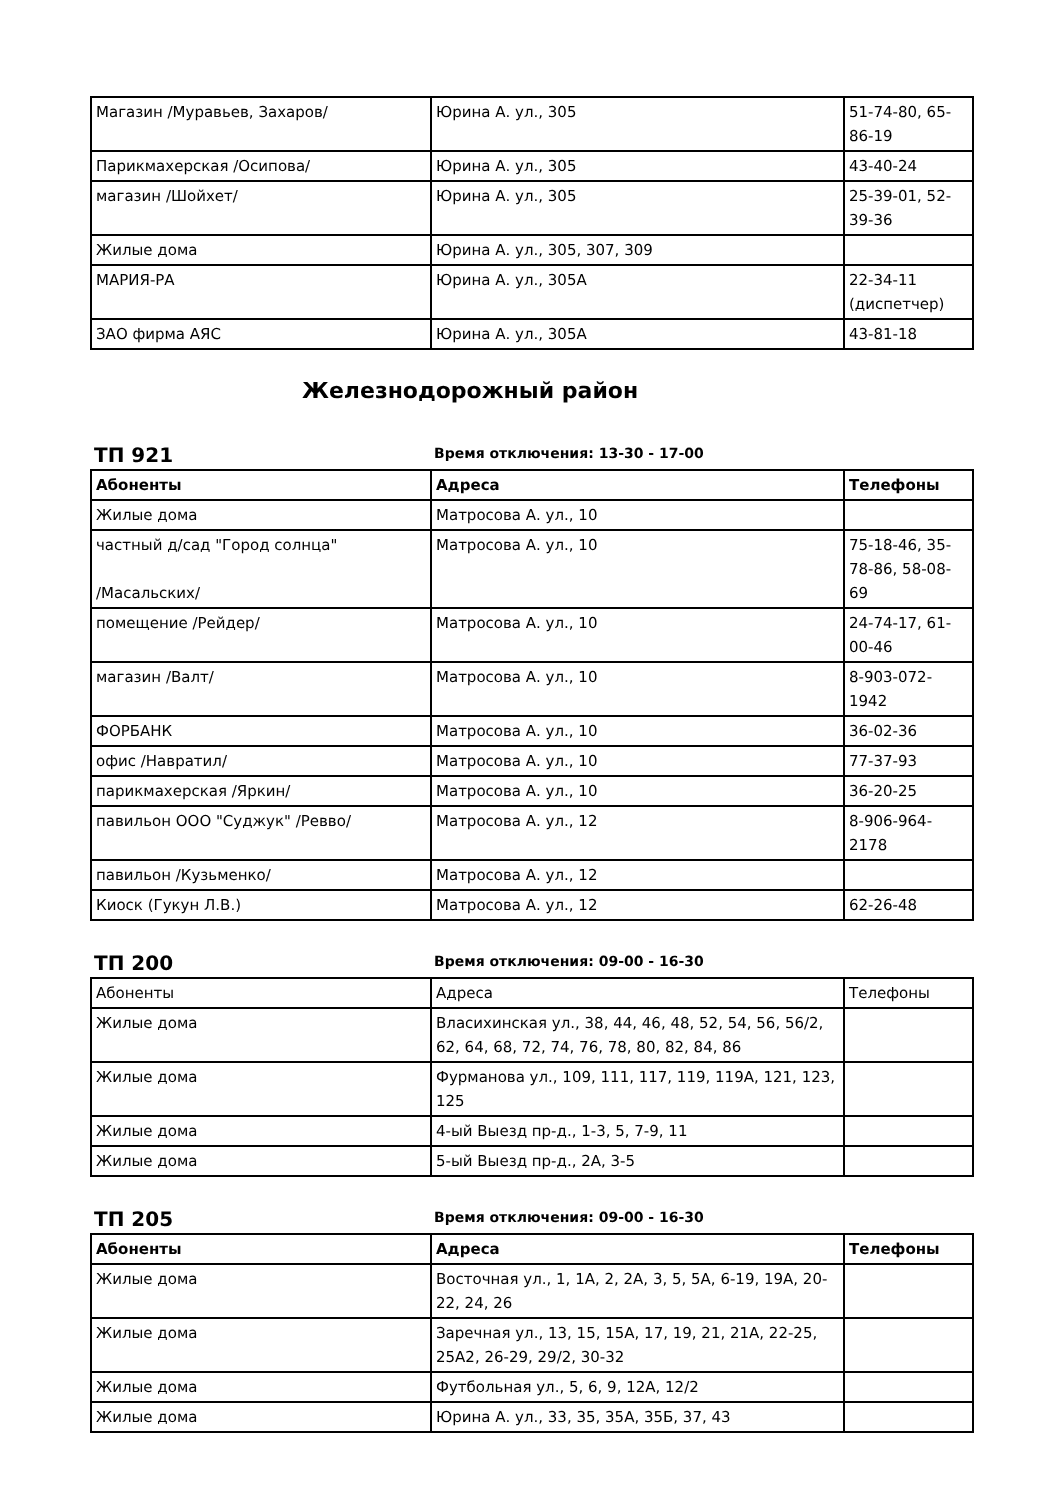| Магазин /Муравьев, Захаров/ | Юрина А. ул., 305 | 51-74-80, 65-86-19 |
| Парикмахерская /Осипова/ | Юрина А. ул., 305 | 43-40-24 |
| магазин /Шойхет/ | Юрина А. ул., 305 | 25-39-01, 52-39-36 |
| Жилые дома | Юрина А. ул., 305, 307, 309 | |
| МАРИЯ-РА | Юрина А. ул., 305А | 22-34-11 (диспетчер) |
| ЗАО фирма АЯС | Юрина А. ул., 305А | 43-81-18 |
Железнодорожный район
ТП 921
Время отключения: 13-30 - 17-00
| Абоненты | Адреса | Телефоны |
| --- | --- | --- |
| Жилые дома | Матросова А. ул., 10 | |
| частный д/сад "Город солнца" /Масальских/ | Матросова А. ул., 10 | 75-18-46, 35-78-86, 58-08-69 |
| помещение /Рейдер/ | Матросова А. ул., 10 | 24-74-17, 61-00-46 |
| магазин /Валт/ | Матросова А. ул., 10 | 8-903-072-1942 |
| ФОРБАНК | Матросова А. ул., 10 | 36-02-36 |
| офис /Навратил/ | Матросова А. ул., 10 | 77-37-93 |
| парикмахерская /Яркин/ | Матросова А. ул., 10 | 36-20-25 |
| павильон ООО "Суджук" /Ревво/ | Матросова А. ул., 12 | 8-906-964-2178 |
| павильон /Кузьменко/ | Матросова А. ул., 12 | |
| Киоск (Гукун Л.В.) | Матросова А. ул., 12 | 62-26-48 |
ТП 200
Время отключения: 09-00 - 16-30
| Абоненты | Адреса | Телефоны |
| --- | --- | --- |
| Жилые дома | Власихинская ул., 38, 44, 46, 48, 52, 54, 56, 56/2, 62, 64, 68, 72, 74, 76, 78, 80, 82, 84, 86 | |
| Жилые дома | Фурманова ул., 109, 111, 117, 119, 119А, 121, 123, 125 | |
| Жилые дома | 4-ый Выезд пр-д., 1-3, 5, 7-9, 11 | |
| Жилые дома | 5-ый Выезд пр-д., 2А, 3-5 | |
ТП 205
Время отключения: 09-00 - 16-30
| Абоненты | Адреса | Телефоны |
| --- | --- | --- |
| Жилые дома | Восточная ул., 1, 1А, 2, 2А, 3, 5, 5А, 6-19, 19А, 20-22, 24, 26 | |
| Жилые дома | Заречная ул., 13, 15, 15А, 17, 19, 21, 21А, 22-25, 25А2, 26-29, 29/2, 30-32 | |
| Жилые дома | Футбольная ул., 5, 6, 9, 12А, 12/2 | |
| Жилые дома | Юрина А. ул., 33, 35, 35А, 35Б, 37, 43 | |